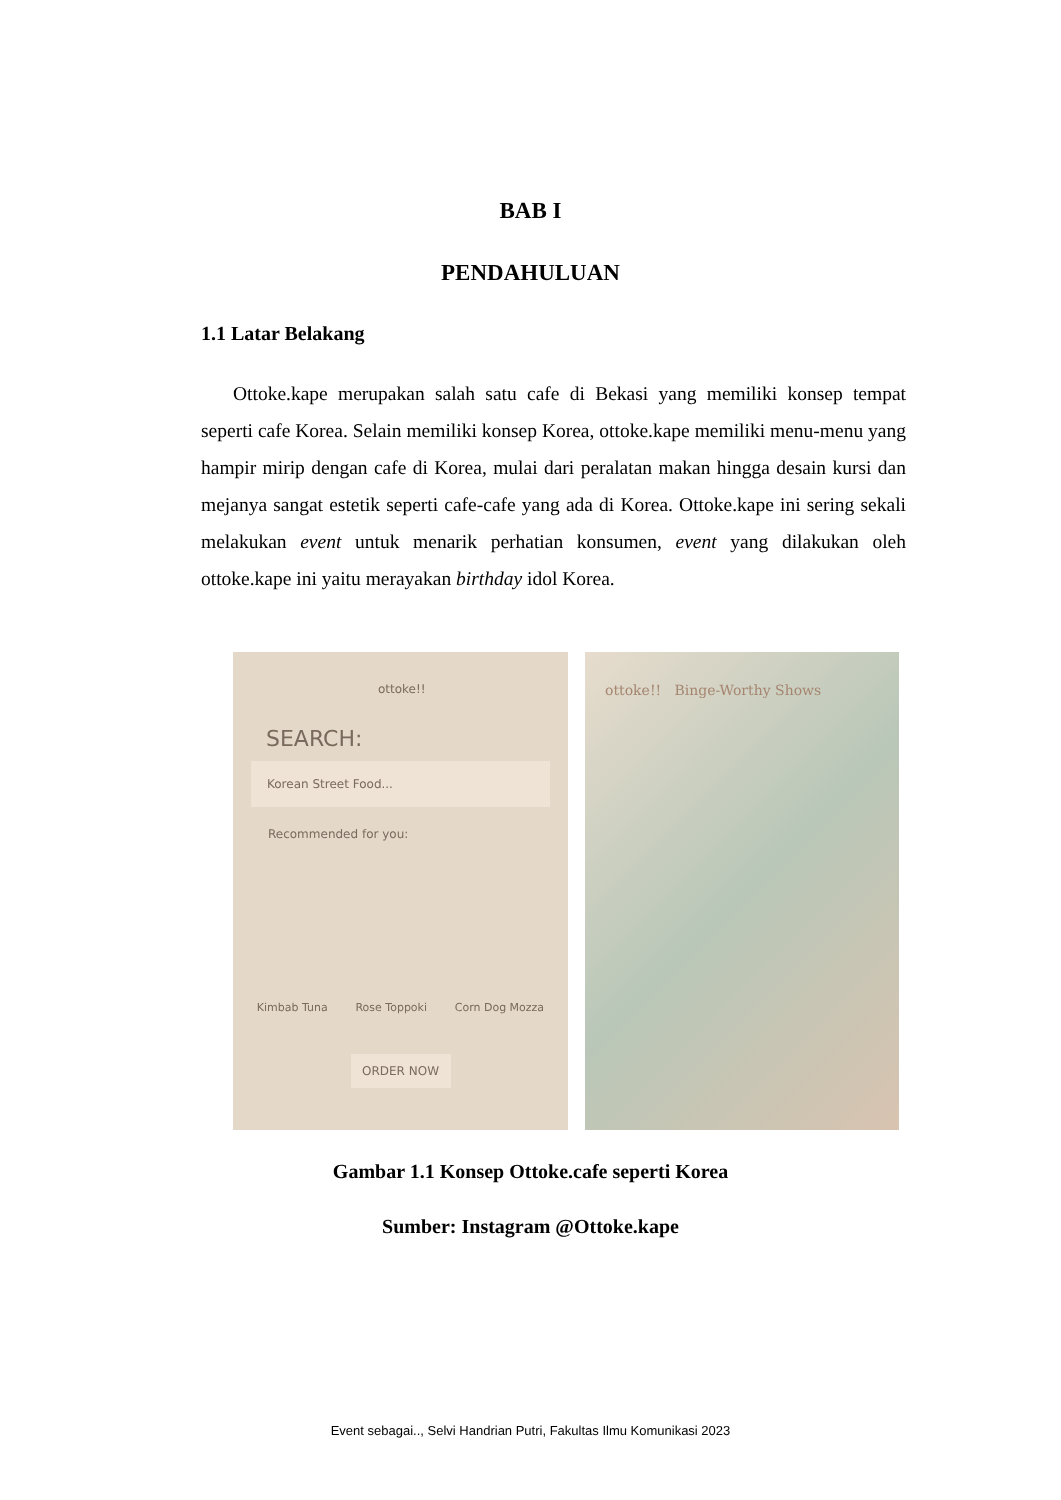BAB I
PENDAHULUAN
1.1 Latar Belakang
Ottoke.kape merupakan salah satu cafe di Bekasi yang memiliki konsep tempat seperti cafe Korea. Selain memiliki konsep Korea, ottoke.kape memiliki menu-menu yang hampir mirip dengan cafe di Korea, mulai dari peralatan makan hingga desain kursi dan mejanya sangat estetik seperti cafe-cafe yang ada di Korea. Ottoke.kape ini sering sekali melakukan event untuk menarik perhatian konsumen, event yang dilakukan oleh ottoke.kape ini yaitu merayakan birthday idol Korea.
ottoke!!
SEARCH:
Korean Street Food...
Recommended for you:
Kimbab Tuna Rose Toppoki Corn Dog Mozza
ORDER NOW
ottoke!! Binge-Worthy Shows
Gambar 1.1 Konsep Ottoke.cafe seperti Korea
Sumber: Instagram @Ottoke.kape
Event sebagai.., Selvi Handrian Putri, Fakultas Ilmu Komunikasi 2023